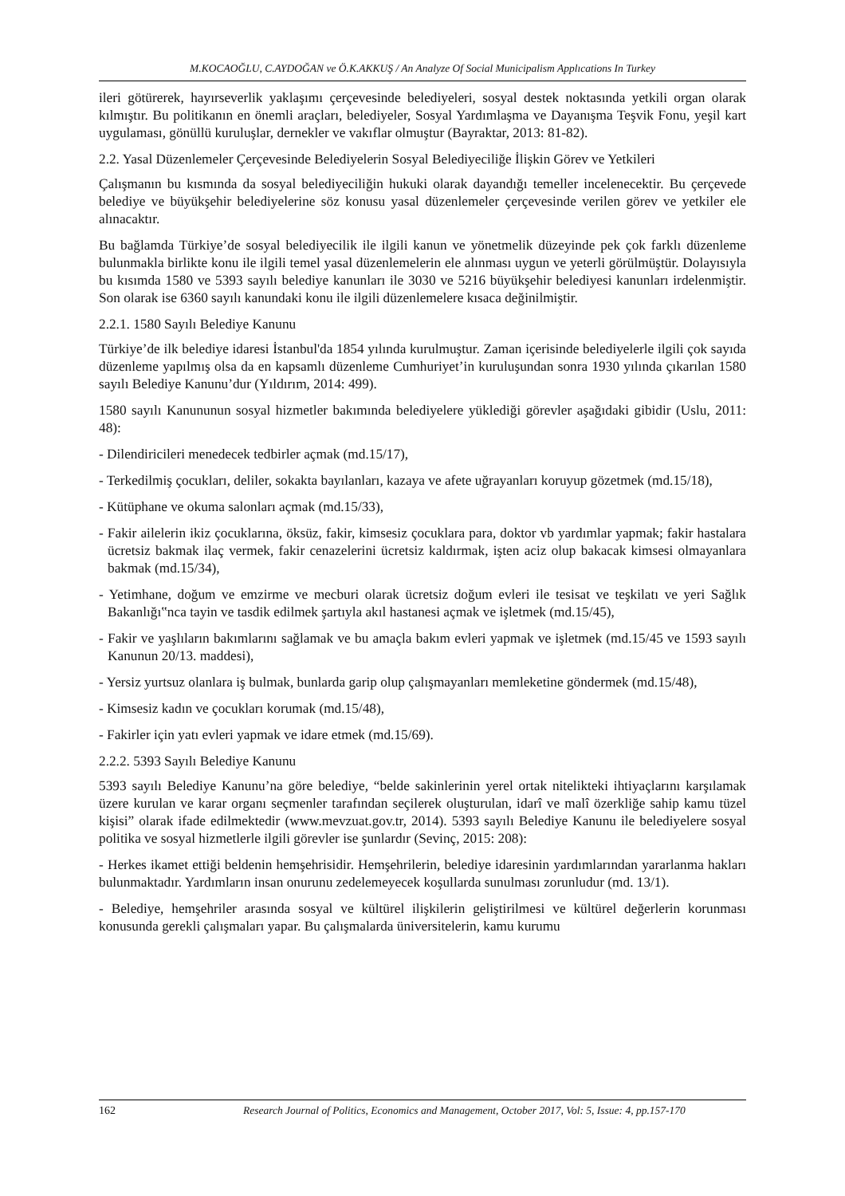M.KOCAOĞLU, C.AYDOĞAN ve Ö.K.AKKUŞ / An Analyze Of Social Municipalism Applıcations In Turkey
ileri götürerek, hayırseverlik yaklaşımı çerçevesinde belediyeleri, sosyal destek noktasında yetkili organ olarak kılmıştır. Bu politikanın en önemli araçları, belediyeler, Sosyal Yardımlaşma ve Dayanışma Teşvik Fonu, yeşil kart uygulaması, gönüllü kuruluşlar, dernekler ve vakıflar olmuştur (Bayraktar, 2013: 81-82).
2.2. Yasal Düzenlemeler Çerçevesinde Belediyelerin Sosyal Belediyeciliğe İlişkin Görev ve Yetkileri
Çalışmanın bu kısmında da sosyal belediyeciliğin hukuki olarak dayandığı temeller incelenecektir. Bu çerçevede belediye ve büyükşehir belediyelerine söz konusu yasal düzenlemeler çerçevesinde verilen görev ve yetkiler ele alınacaktır.
Bu bağlamda Türkiye’de sosyal belediyecilik ile ilgili kanun ve yönetmelik düzeyinde pek çok farklı düzenleme bulunmakla birlikte konu ile ilgili temel yasal düzenlemelerin ele alınması uygun ve yeterli görülmüştür. Dolayısıyla bu kısımda 1580 ve 5393 sayılı belediye kanunları ile 3030 ve 5216 büyükşehir belediyesi kanunları irdelenmiştir. Son olarak ise 6360 sayılı kanundaki konu ile ilgili düzenlemelere kısaca değinilmiştir.
2.2.1. 1580 Sayılı Belediye Kanunu
Türkiye’de ilk belediye idaresi İstanbul'da 1854 yılında kurulmuştur. Zaman içerisinde belediyelerle ilgili çok sayıda düzenleme yapılmış olsa da en kapsamlı düzenleme Cumhuriyet’in kuruluşundan sonra 1930 yılında çıkarılan 1580 sayılı Belediye Kanunu’dur (Yıldırım, 2014: 499).
1580 sayılı Kanununun sosyal hizmetler bakımında belediyelere yüklediği görevler aşağıdaki gibidir (Uslu, 2011: 48):
- Dilendiricileri menedecek tedbirler açmak (md.15/17),
- Terkedilmiş çocukları, deliler, sokakta bayılanları, kazaya ve afete uğrayanları koruyup gözetmek (md.15/18),
- Kütüphane ve okuma salonları açmak (md.15/33),
- Fakir ailelerin ikiz çocuklarına, öksüz, fakir, kimsesiz çocuklara para, doktor vb yardımlar yapmak; fakir hastalara ücretsiz bakmak ilaç vermek, fakir cenazelerini ücretsiz kaldırmak, işten aciz olup bakacak kimsesi olmayanlara bakmak (md.15/34),
- Yetimhane, doğum ve emzirme ve mecburi olarak ücretsiz doğum evleri ile tesisat ve teşkilatı ve yeri Sağlık Bakanlığı‟nca tayin ve tasdik edilmek şartıyla akıl hastanesi açmak ve işletmek (md.15/45),
- Fakir ve yaşlıların bakımlarını sağlamak ve bu amaçla bakım evleri yapmak ve işletmek (md.15/45 ve 1593 sayılı Kanunun 20/13. maddesi),
- Yersiz yurtsuz olanlara iş bulmak, bunlarda garip olup çalışmayanları memleketine göndermek (md.15/48),
- Kimsesiz kadın ve çocukları korumak (md.15/48),
- Fakirler için yatı evleri yapmak ve idare etmek (md.15/69).
2.2.2. 5393 Sayılı Belediye Kanunu
5393 sayılı Belediye Kanunu’na göre belediye, “belde sakinlerinin yerel ortak nitelikteki ihtiyaçlarını karşılamak üzere kurulan ve karar organı seçmenler tarafından seçilerek oluşturulan, idarî ve malî özerkliğe sahip kamu tüzel kişisi” olarak ifade edilmektedir (www.mevzuat.gov.tr, 2014). 5393 sayılı Belediye Kanunu ile belediyelere sosyal politika ve sosyal hizmetlerle ilgili görevler ise şunlardır (Sevinç, 2015: 208):
- Herkes ikamet ettiği beldenin hemşehrisidir. Hemşehrilerin, belediye idaresinin yardımlarından yararlanma hakları bulunmaktadır. Yardımların insan onurunu zedelemeyecek koşullarda sunulması zorunludur (md. 13/1).
- Belediye, hemşehriler arasında sosyal ve kültürel ilişkilerin geliştirilmesi ve kültürel değerlerin korunması konusunda gerekli çalışmaları yapar. Bu çalışmalarda üniversitelerin, kamu kurumu
162 Research Journal of Politics, Economics and Management, October 2017, Vol: 5, Issue: 4, pp.157-170